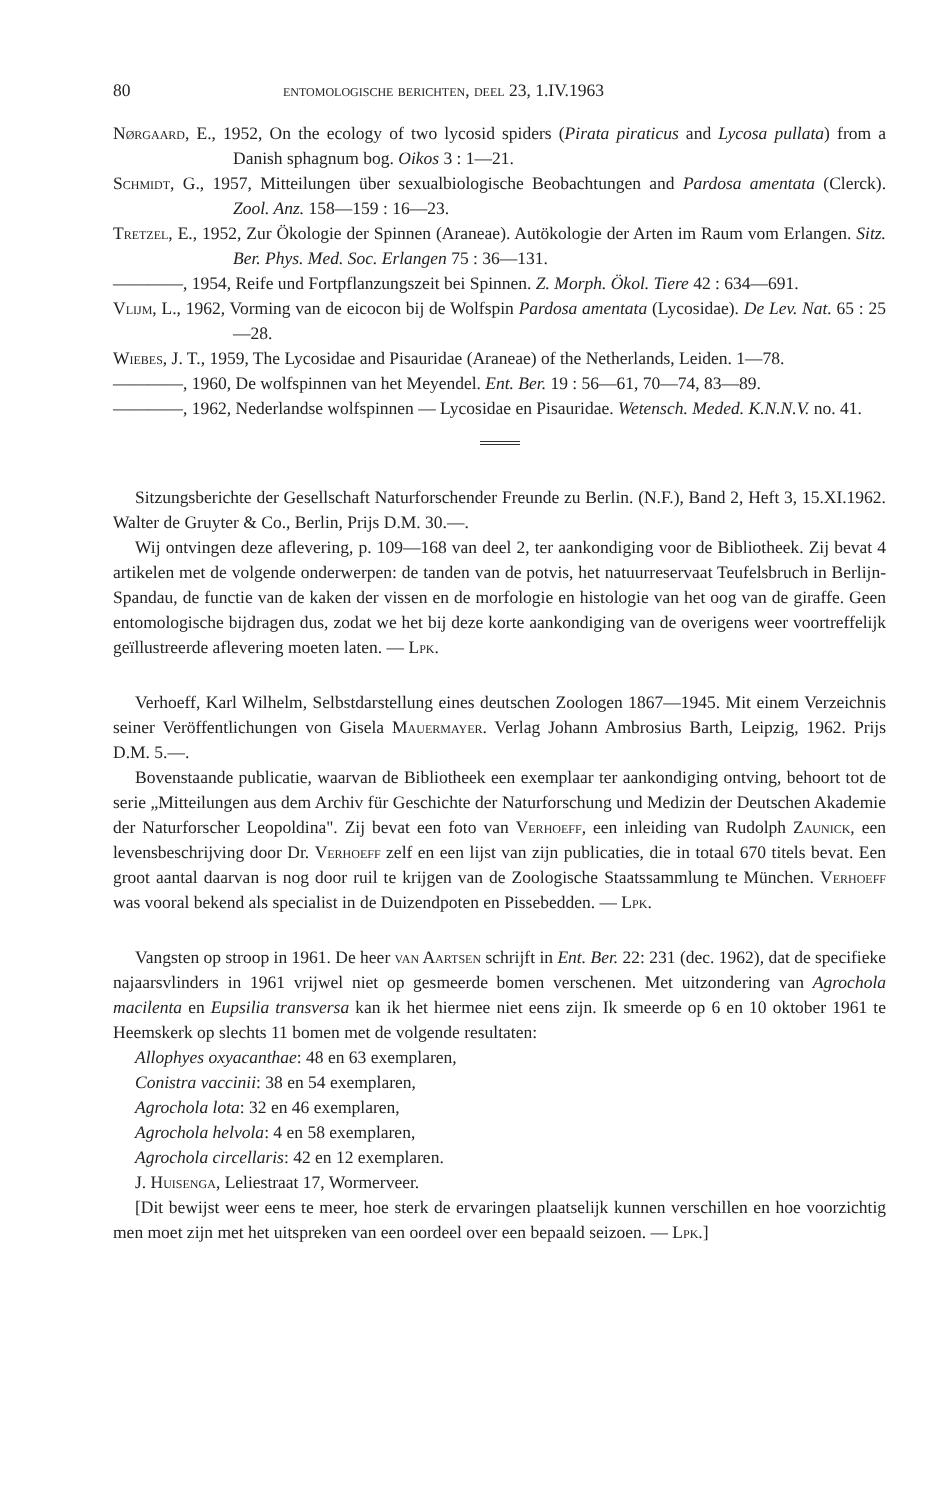80 entomologische berichten, deel 23, 1.IV.1963
Nørgaard, E., 1952, On the ecology of two lycosid spiders (Pirata piraticus and Lycosa pullata) from a Danish sphagnum bog. Oikos 3 : 1—21.
Schmidt, G., 1957, Mitteilungen über sexualbiologische Beobachtungen and Pardosa amentata (Clerck). Zool. Anz. 158—159 : 16—23.
Tretzel, E., 1952, Zur Ökologie der Spinnen (Araneae). Autökologie der Arten im Raum vom Erlangen. Sitz. Ber. Phys. Med. Soc. Erlangen 75 : 36—131.
————, 1954, Reife und Fortpflanzungszeit bei Spinnen. Z. Morph. Ökol. Tiere 42 : 634—691.
Vlijm, L., 1962, Vorming van de eicocon bij de Wolfspin Pardosa amentata (Lycosidae). De Lev. Nat. 65 : 25—28.
Wiebes, J. T., 1959, The Lycosidae and Pisauridae (Araneae) of the Netherlands, Leiden. 1—78.
————, 1960, De wolfspinnen van het Meyendel. Ent. Ber. 19 : 56—61, 70—74, 83—89.
————, 1962, Nederlandse wolfspinnen — Lycosidae en Pisauridae. Wetensch. Meded. K.N.N.V. no. 41.
Sitzungsberichte der Gesellschaft Naturforschender Freunde zu Berlin. (N.F.), Band 2, Heft 3, 15.XI.1962. Walter de Gruyter & Co., Berlin, Prijs D.M. 30.—.
Wij ontvingen deze aflevering, p. 109—168 van deel 2, ter aankondiging voor de Bibliotheek. Zij bevat 4 artikelen met de volgende onderwerpen: de tanden van de potvis, het natuurreservaat Teufelsbruch in Berlijn-Spandau, de functie van de kaken der vissen en de morfologie en histologie van het oog van de giraffe. Geen entomologische bijdragen dus, zodat we het bij deze korte aankondiging van de overigens weer voortreffelijk geïllustreerde aflevering moeten laten. — Lpk.
Verhoeff, Karl Wilhelm, Selbstdarstellung eines deutschen Zoologen 1867—1945. Mit einem Verzeichnis seiner Veröffentlichungen von Gisela Mauermayer. Verlag Johann Ambrosius Barth, Leipzig, 1962. Prijs D.M. 5.—.
Bovenstaande publicatie, waarvan de Bibliotheek een exemplaar ter aankondiging ontving, behoort tot de serie „Mitteilungen aus dem Archiv für Geschichte der Naturforschung und Medizin der Deutschen Akademie der Naturforscher Leopoldina". Zij bevat een foto van Verhoeff, een inleiding van Rudolph Zaunick, een levensbeschrijving door Dr. Verhoeff zelf en een lijst van zijn publicaties, die in totaal 670 titels bevat. Een groot aantal daarvan is nog door ruil te krijgen van de Zoologische Staatssammlung te München. Verhoeff was vooral bekend als specialist in de Duizendpoten en Pissebedden. — Lpk.
Vangsten op stroop in 1961. De heer van Aartsen schrijft in Ent. Ber. 22: 231 (dec. 1962), dat de specifieke najaarsvlinders in 1961 vrijwel niet op gesmeerde bomen verschenen. Met uitzondering van Agrochola macilenta en Eupsilia transversa kan ik het hiermee niet eens zijn. Ik smeerde op 6 en 10 oktober 1961 te Heemskerk op slechts 11 bomen met de volgende resultaten:
Allophyes oxyacanthae: 48 en 63 exemplaren,
Conistra vaccinii: 38 en 54 exemplaren,
Agrochola lota: 32 en 46 exemplaren,
Agrochola helvola: 4 en 58 exemplaren,
Agrochola circellaris: 42 en 12 exemplaren.
J. Huisenga, Leliestraat 17, Wormerveer.
[Dit bewijst weer eens te meer, hoe sterk de ervaringen plaatselijk kunnen verschillen en hoe voorzichtig men moet zijn met het uitspreken van een oordeel over een bepaald seizoen. — Lpk.]